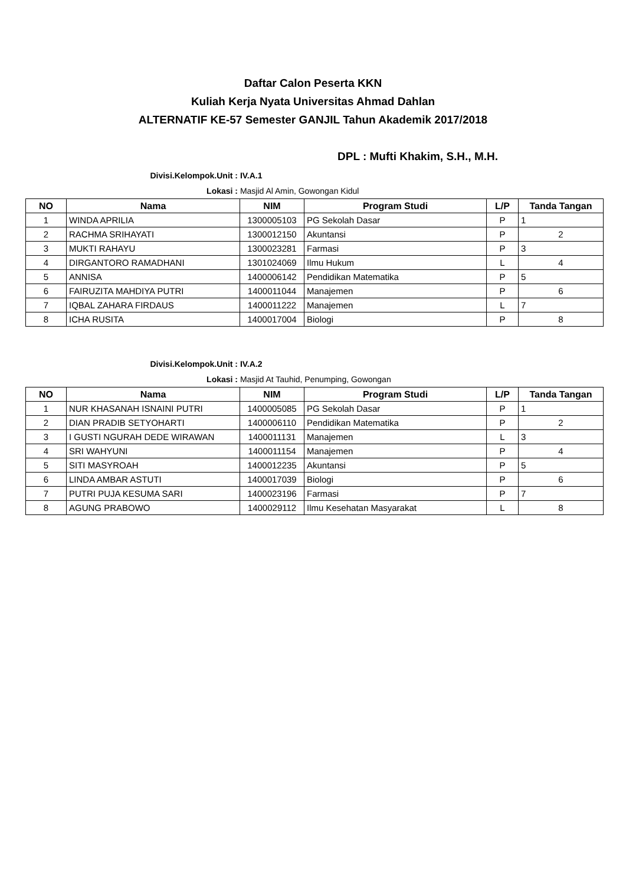Daftar Calon Peserta KKN
Kuliah Kerja Nyata Universitas Ahmad Dahlan
ALTERNATIF KE-57 Semester GANJIL Tahun Akademik 2017/2018
DPL : Mufti Khakim, S.H., M.H.
Divisi.Kelompok.Unit : IV.A.1
Lokasi : Masjid Al Amin, Gowongan Kidul
| NO | Nama | NIM | Program Studi | L/P | Tanda Tangan |
| --- | --- | --- | --- | --- | --- |
| 1 | WINDA APRILIA | 1300005103 | PG Sekolah Dasar | P | 1 |
| 2 | RACHMA SRIHAYATI | 1300012150 | Akuntansi | P | 2 |
| 3 | MUKTI RAHAYU | 1300023281 | Farmasi | P | 3 |
| 4 | DIRGANTORO RAMADHANI | 1301024069 | Ilmu Hukum | L | 4 |
| 5 | ANNISA | 1400006142 | Pendidikan Matematika | P | 5 |
| 6 | FAIRUZITA MAHDIYA PUTRI | 1400011044 | Manajemen | P | 6 |
| 7 | IQBAL ZAHARA FIRDAUS | 1400011222 | Manajemen | L | 7 |
| 8 | ICHA RUSITA | 1400017004 | Biologi | P | 8 |
Divisi.Kelompok.Unit : IV.A.2
Lokasi : Masjid At Tauhid, Penumping, Gowongan
| NO | Nama | NIM | Program Studi | L/P | Tanda Tangan |
| --- | --- | --- | --- | --- | --- |
| 1 | NUR KHASANAH ISNAINI PUTRI | 1400005085 | PG Sekolah Dasar | P | 1 |
| 2 | DIAN PRADIB SETYOHARTI | 1400006110 | Pendidikan Matematika | P | 2 |
| 3 | I GUSTI NGURAH DEDE WIRAWAN | 1400011131 | Manajemen | L | 3 |
| 4 | SRI WAHYUNI | 1400011154 | Manajemen | P | 4 |
| 5 | SITI MASYROAH | 1400012235 | Akuntansi | P | 5 |
| 6 | LINDA AMBAR ASTUTI | 1400017039 | Biologi | P | 6 |
| 7 | PUTRI PUJA KESUMA SARI | 1400023196 | Farmasi | P | 7 |
| 8 | AGUNG PRABOWO | 1400029112 | Ilmu Kesehatan Masyarakat | L | 8 |